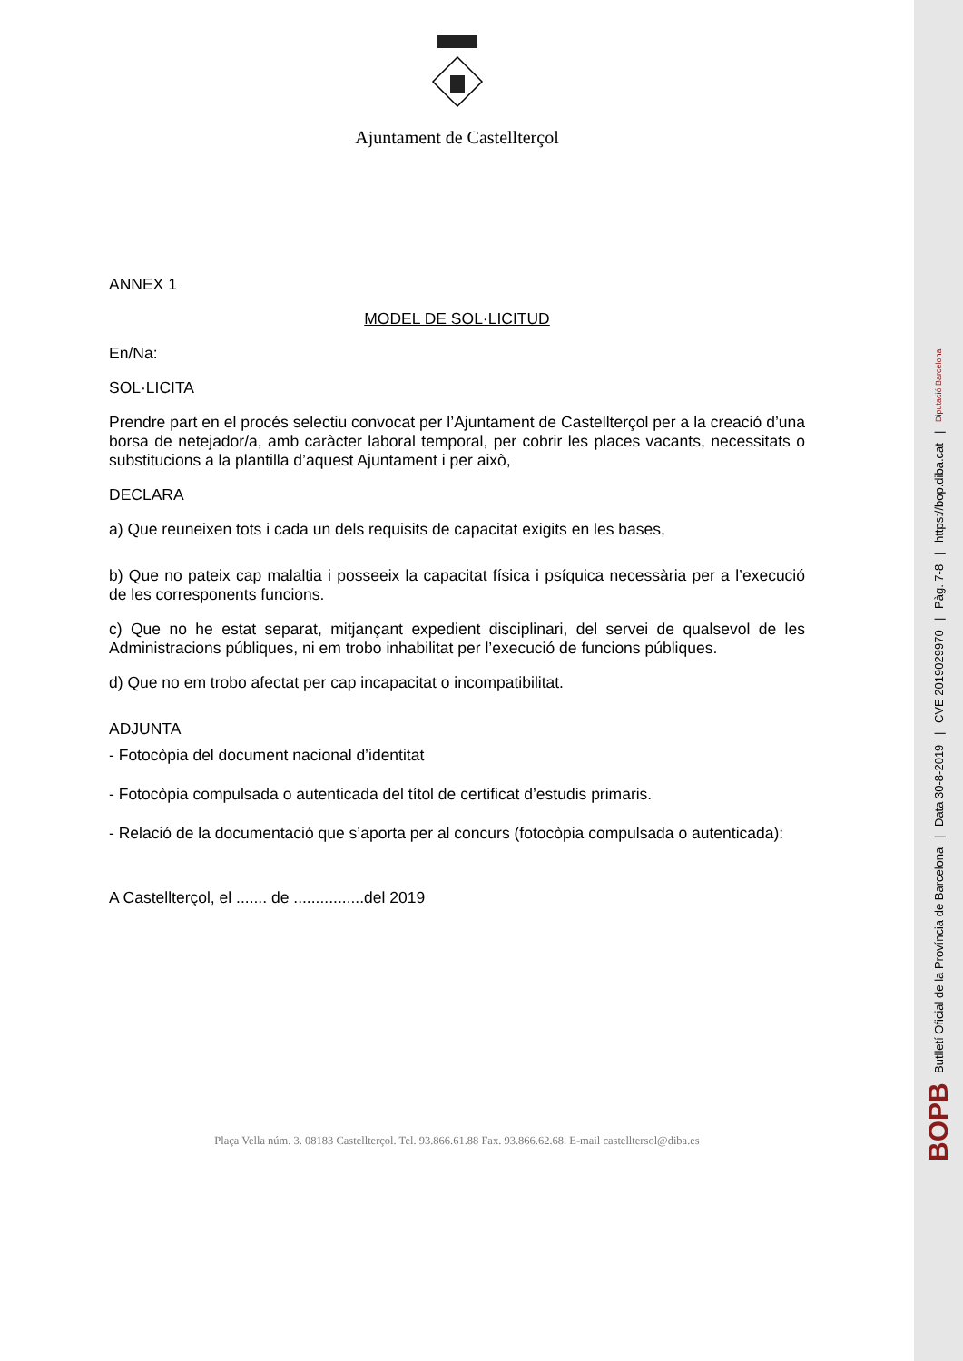Ajuntament de Castellterçol
ANNEX 1
MODEL DE SOL·LICITUD
En/Na:
SOL·LICITA
Prendre part en el procés selectiu convocat per l’Ajuntament de Castellterçol per a la creació d’una borsa de netejador/a, amb caràcter laboral temporal, per cobrir les places vacants, necessitats o substitucions a la plantilla d’aquest Ajuntament i per això,
DECLARA
a) Que reuneixen tots i cada un dels requisits de capacitat exigits en les bases,
b) Que no pateix cap malaltia i posseeix la capacitat física i psíquica necessària per a l’execució de les corresponents funcions.
c) Que no he estat separat, mitjançant expedient disciplinari, del servei de qualsevol de les Administracions públiques, ni em trobo inhabilitat per l’execució de funcions públiques.
d) Que no em trobo afectat per cap incapacitat o incompatibilitat.
ADJUNTA
- Fotocòpia del document nacional d’identitat
- Fotocòpia compulsada o autenticada del títol de certificat d’estudis primaris.
- Relació de la documentació que s’aporta per al concurs (fotocòpia compulsada o autenticada):
A Castellterçol, el ....... de ................del 2019
Plaça Vella núm. 3. 08183 Castellterçol. Tel. 93.866.61.88 Fax. 93.866.62.68. E-mail castelltersol@diba.es
BOPB Butlletí Oficial de la Província de Barcelona | Data 30-8-2019 | CVE 2019029970 | Pàg. 7-8 | https://bop.diba.cat | Diputació Barcelona